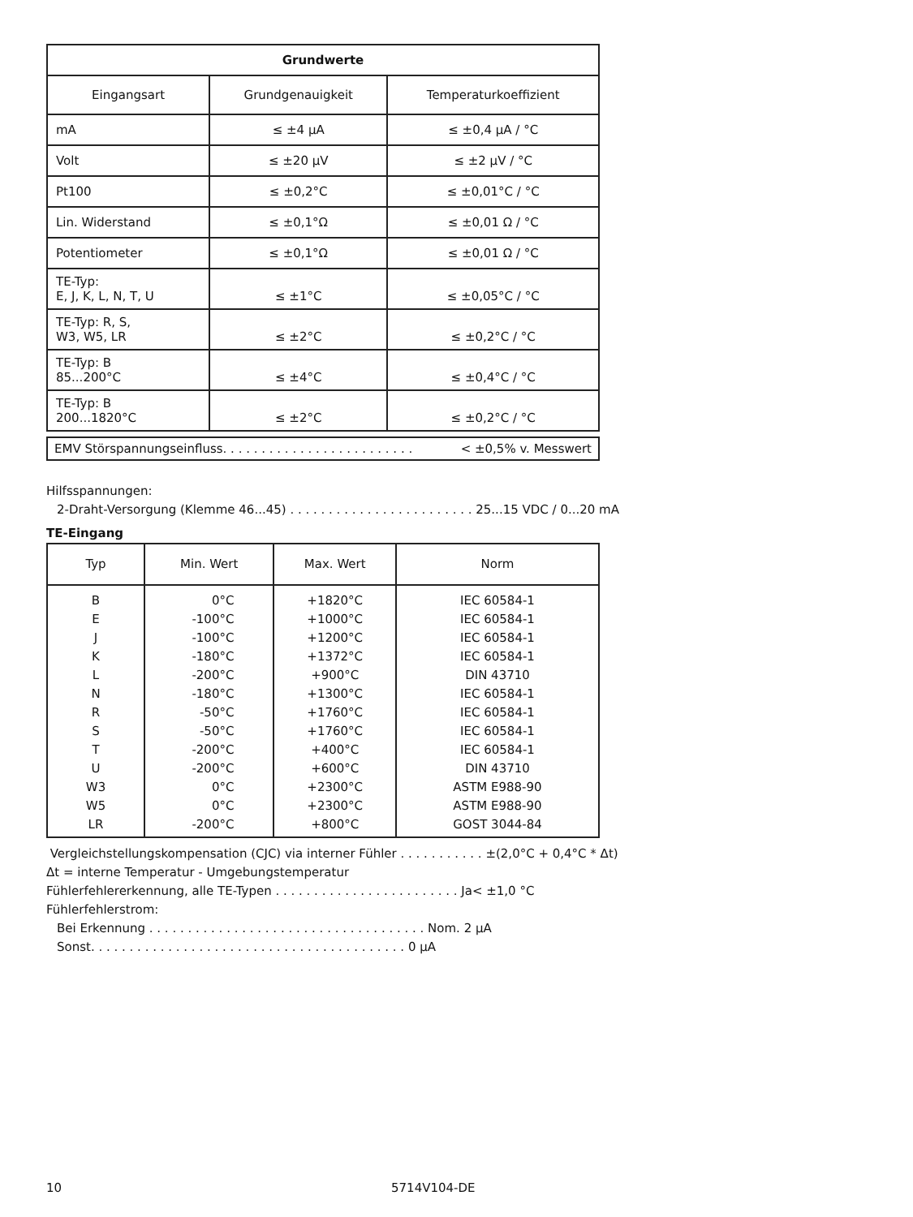| Grundwerte | | |
| Eingangsart | Grundgenauigkeit | Temperaturkoeffizient |
| mA | ≤ ±4 µA | ≤ ±0,4 µA / °C |
| Volt | ≤ ±20 µV | ≤ ±2 µV / °C |
| Pt100 | ≤ ±0,2°C | ≤ ±0,01°C / °C |
| Lin. Widerstand | ≤ ±0,1°Ω | ≤ ±0,01 Ω / °C |
| Potentiometer | ≤ ±0,1°Ω | ≤ ±0,01 Ω / °C |
| TE-Typ: E, J, K, L, N, T, U | ≤ ±1°C | ≤ ±0,05°C / °C |
| TE-Typ: R, S, W3, W5, LR | ≤ ±2°C | ≤ ±0,2°C / °C |
| TE-Typ: B 85...200°C | ≤ ±4°C | ≤ ±0,4°C / °C |
| TE-Typ: B 200...1820°C | ≤ ±2°C | ≤ ±0,2°C / °C |
EMV Störspannungseinfluss. . . . . . . . . . . . . . . . . . . . . . . . . < ±0,5% v. Messwert
Hilfsspannungen:
2-Draht-Versorgung (Klemme 46...45) . . . . . . . . . . . . . . . . . . . . . . . . 25...15 VDC / 0...20 mA
TE-Eingang
| Typ | Min. Wert | Max. Wert | Norm |
| B | 0°C | +1820°C | IEC 60584-1 |
| E | -100°C | +1000°C | IEC 60584-1 |
| J | -100°C | +1200°C | IEC 60584-1 |
| K | -180°C | +1372°C | IEC 60584-1 |
| L | -200°C | +900°C | DIN 43710 |
| N | -180°C | +1300°C | IEC 60584-1 |
| R | -50°C | +1760°C | IEC 60584-1 |
| S | -50°C | +1760°C | IEC 60584-1 |
| T | -200°C | +400°C | IEC 60584-1 |
| U | -200°C | +600°C | DIN 43710 |
| W3 | 0°C | +2300°C | ASTM E988-90 |
| W5 | 0°C | +2300°C | ASTM E988-90 |
| LR | -200°C | +800°C | GOST 3044-84 |
Vergleichstellungskompensation (CJC) via interner Fühler . . . . . . . . . . . ±(2,0°C + 0,4°C * Δt)
Δt = interne Temperatur - Umgebungstemperatur
Fühlerfehlererkennung, alle TE-Typen . . . . . . . . . . . . . . . . . . . . . . . . Ja< ±1,0 °C
Fühlerfehlerstrom:
Bei Erkennung . . . . . . . . . . . . . . . . . . . . . . . . . . . . . . . . . . . . Nom. 2 µA
Sonst. . . . . . . . . . . . . . . . . . . . . . . . . . . . . . . . . . . . . . . . . 0 µA
10 5714V104-DE